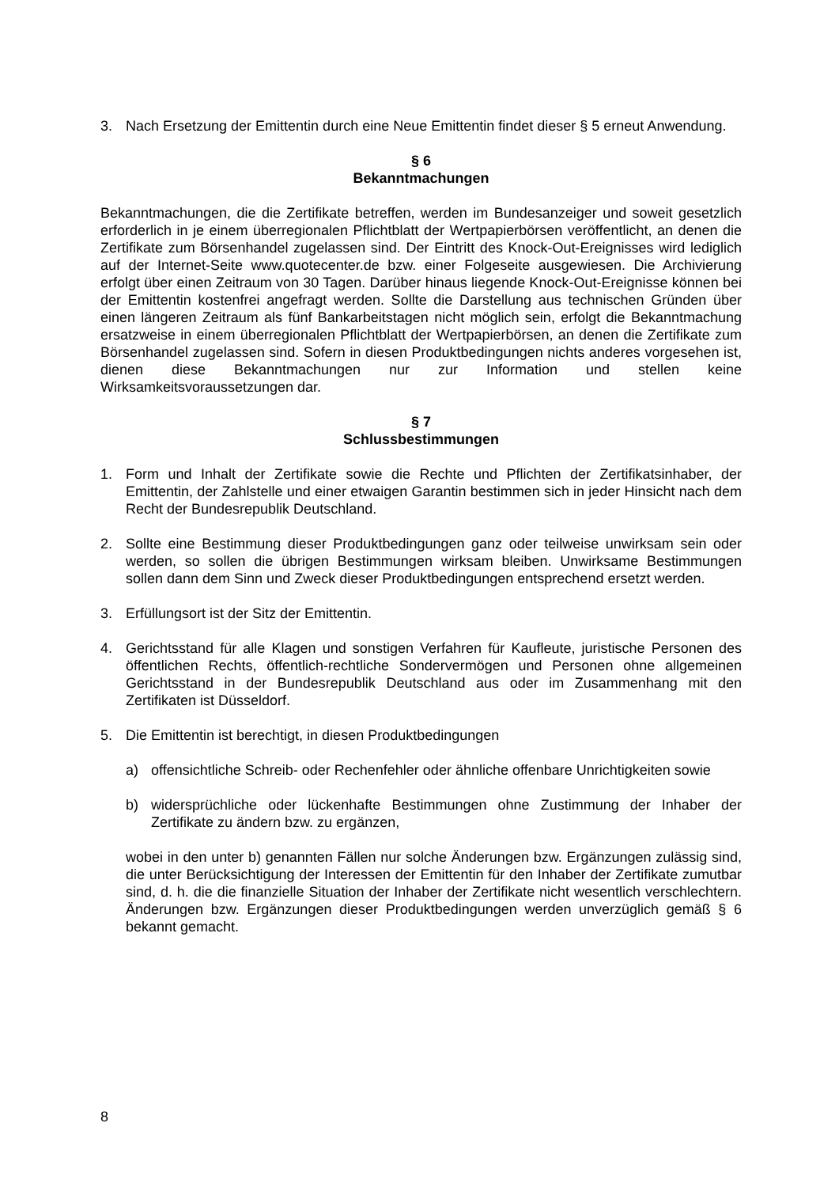3. Nach Ersetzung der Emittentin durch eine Neue Emittentin findet dieser § 5 erneut Anwendung.
§ 6
Bekanntmachungen
Bekanntmachungen, die die Zertifikate betreffen, werden im Bundesanzeiger und soweit gesetzlich erforderlich in je einem überregionalen Pflichtblatt der Wertpapierbörsen veröffentlicht, an denen die Zertifikate zum Börsenhandel zugelassen sind. Der Eintritt des Knock-Out-Ereignisses wird lediglich auf der Internet-Seite www.quotecenter.de bzw. einer Folgeseite ausgewiesen. Die Archivierung erfolgt über einen Zeitraum von 30 Tagen. Darüber hinaus liegende Knock-Out-Ereignisse können bei der Emittentin kostenfrei angefragt werden. Sollte die Darstellung aus technischen Gründen über einen längeren Zeitraum als fünf Bankarbeitstagen nicht möglich sein, erfolgt die Bekanntmachung ersatzweise in einem überregionalen Pflichtblatt der Wertpapierbörsen, an denen die Zertifikate zum Börsenhandel zugelassen sind. Sofern in diesen Produktbedingungen nichts anderes vorgesehen ist, dienen diese Bekanntmachungen nur zur Information und stellen keine Wirksamkeitsvoraussetzungen dar.
§ 7
Schlussbestimmungen
1. Form und Inhalt der Zertifikate sowie die Rechte und Pflichten der Zertifikatsinhaber, der Emittentin, der Zahlstelle und einer etwaigen Garantin bestimmen sich in jeder Hinsicht nach dem Recht der Bundesrepublik Deutschland.
2. Sollte eine Bestimmung dieser Produktbedingungen ganz oder teilweise unwirksam sein oder werden, so sollen die übrigen Bestimmungen wirksam bleiben. Unwirksame Bestimmungen sollen dann dem Sinn und Zweck dieser Produktbedingungen entsprechend ersetzt werden.
3. Erfüllungsort ist der Sitz der Emittentin.
4. Gerichtsstand für alle Klagen und sonstigen Verfahren für Kaufleute, juristische Personen des öffentlichen Rechts, öffentlich-rechtliche Sondervermögen und Personen ohne allgemeinen Gerichtsstand in der Bundesrepublik Deutschland aus oder im Zusammenhang mit den Zertifikaten ist Düsseldorf.
5. Die Emittentin ist berechtigt, in diesen Produktbedingungen
a) offensichtliche Schreib- oder Rechenfehler oder ähnliche offenbare Unrichtigkeiten sowie
b) widersprüchliche oder lückenhafte Bestimmungen ohne Zustimmung der Inhaber der Zertifikate zu ändern bzw. zu ergänzen,
wobei in den unter b) genannten Fällen nur solche Änderungen bzw. Ergänzungen zulässig sind, die unter Berücksichtigung der Interessen der Emittentin für den Inhaber der Zertifikate zumutbar sind, d. h. die die finanzielle Situation der Inhaber der Zertifikate nicht wesentlich verschlechtern. Änderungen bzw. Ergänzungen dieser Produktbedingungen werden unverzüglich gemäß § 6 bekannt gemacht.
8